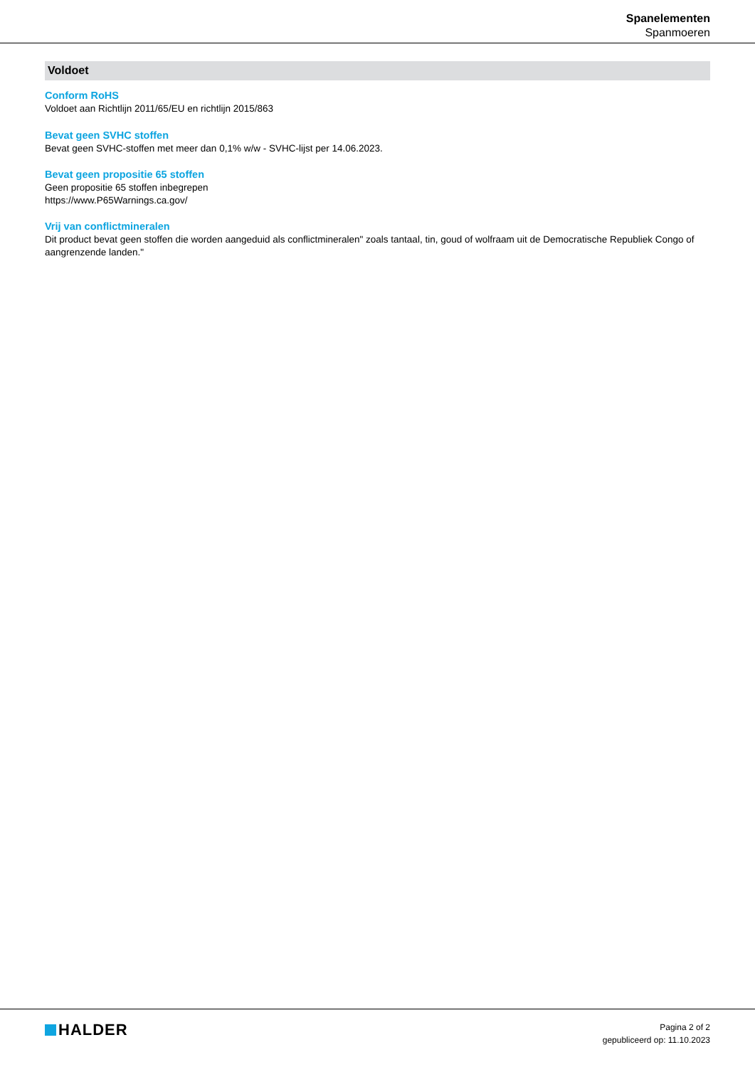Spanelementen
Spanmoeren
Voldoet
Conform RoHS
Voldoet aan Richtlijn 2011/65/EU en richtlijn 2015/863
Bevat geen SVHC stoffen
Bevat geen SVHC-stoffen met meer dan 0,1% w/w - SVHC-lijst per 14.06.2023.
Bevat geen propositie 65 stoffen
Geen propositie 65 stoffen inbegrepen
https://www.P65Warnings.ca.gov/
Vrij van conflictmineralen
Dit product bevat geen stoffen die worden aangeduid als conflictmineralen" zoals tantaal, tin, goud of wolfraam uit de Democratische Republiek Congo of aangrenzende landen."
HALDER
Pagina 2 of 2
gepubliceerd op: 11.10.2023